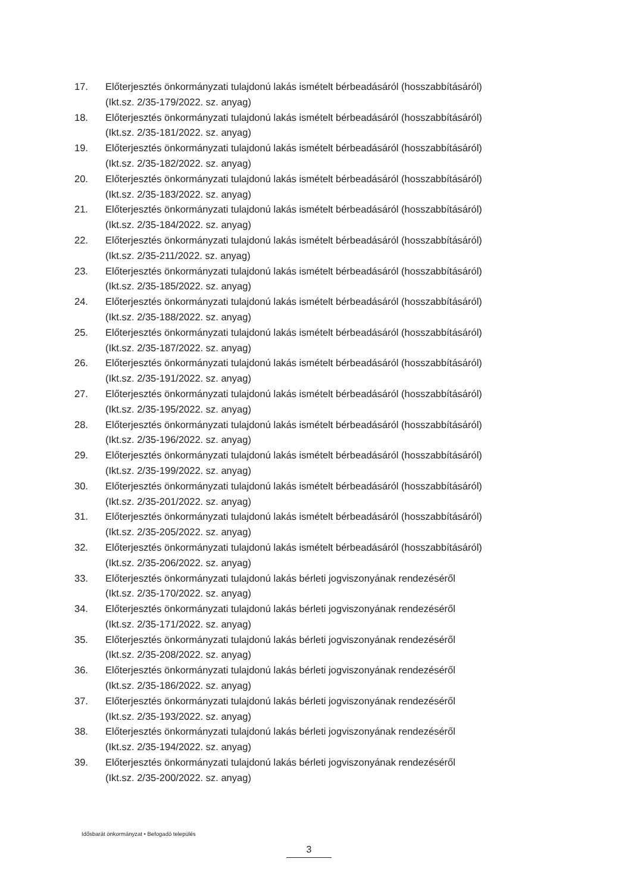17. Előterjesztés önkormányzati tulajdonú lakás ismételt bérbeadásáról (hosszabbításáról)
(Ikt.sz. 2/35-179/2022. sz. anyag)
18. Előterjesztés önkormányzati tulajdonú lakás ismételt bérbeadásáról (hosszabbításáról)
(Ikt.sz. 2/35-181/2022. sz. anyag)
19. Előterjesztés önkormányzati tulajdonú lakás ismételt bérbeadásáról (hosszabbításáról)
(Ikt.sz. 2/35-182/2022. sz. anyag)
20. Előterjesztés önkormányzati tulajdonú lakás ismételt bérbeadásáról (hosszabbításáról)
(Ikt.sz. 2/35-183/2022. sz. anyag)
21. Előterjesztés önkormányzati tulajdonú lakás ismételt bérbeadásáról (hosszabbításáról)
(Ikt.sz. 2/35-184/2022. sz. anyag)
22. Előterjesztés önkormányzati tulajdonú lakás ismételt bérbeadásáról (hosszabbításáról)
(Ikt.sz. 2/35-211/2022. sz. anyag)
23. Előterjesztés önkormányzati tulajdonú lakás ismételt bérbeadásáról (hosszabbításáról)
(Ikt.sz. 2/35-185/2022. sz. anyag)
24. Előterjesztés önkormányzati tulajdonú lakás ismételt bérbeadásáról (hosszabbításáról)
(Ikt.sz. 2/35-188/2022. sz. anyag)
25. Előterjesztés önkormányzati tulajdonú lakás ismételt bérbeadásáról (hosszabbításáról)
(Ikt.sz. 2/35-187/2022. sz. anyag)
26. Előterjesztés önkormányzati tulajdonú lakás ismételt bérbeadásáról (hosszabbításáról)
(Ikt.sz. 2/35-191/2022. sz. anyag)
27. Előterjesztés önkormányzati tulajdonú lakás ismételt bérbeadásáról (hosszabbításáról)
(Ikt.sz. 2/35-195/2022. sz. anyag)
28. Előterjesztés önkormányzati tulajdonú lakás ismételt bérbeadásáról (hosszabbításáról)
(Ikt.sz. 2/35-196/2022. sz. anyag)
29. Előterjesztés önkormányzati tulajdonú lakás ismételt bérbeadásáról (hosszabbításáról)
(Ikt.sz. 2/35-199/2022. sz. anyag)
30. Előterjesztés önkormányzati tulajdonú lakás ismételt bérbeadásáról (hosszabbításáról)
(Ikt.sz. 2/35-201/2022. sz. anyag)
31. Előterjesztés önkormányzati tulajdonú lakás ismételt bérbeadásáról (hosszabbításáról)
(Ikt.sz. 2/35-205/2022. sz. anyag)
32. Előterjesztés önkormányzati tulajdonú lakás ismételt bérbeadásáról (hosszabbításáról)
(Ikt.sz. 2/35-206/2022. sz. anyag)
33. Előterjesztés önkormányzati tulajdonú lakás bérleti jogviszonyának rendezéséről
(Ikt.sz. 2/35-170/2022. sz. anyag)
34. Előterjesztés önkormányzati tulajdonú lakás bérleti jogviszonyának rendezéséről
(Ikt.sz. 2/35-171/2022. sz. anyag)
35. Előterjesztés önkormányzati tulajdonú lakás bérleti jogviszonyának rendezéséről
(Ikt.sz. 2/35-208/2022. sz. anyag)
36. Előterjesztés önkormányzati tulajdonú lakás bérleti jogviszonyának rendezéséről
(Ikt.sz. 2/35-186/2022. sz. anyag)
37. Előterjesztés önkormányzati tulajdonú lakás bérleti jogviszonyának rendezéséről
(Ikt.sz. 2/35-193/2022. sz. anyag)
38. Előterjesztés önkormányzati tulajdonú lakás bérleti jogviszonyának rendezéséről
(Ikt.sz. 2/35-194/2022. sz. anyag)
39. Előterjesztés önkormányzati tulajdonú lakás bérleti jogviszonyának rendezéséről
(Ikt.sz. 2/35-200/2022. sz. anyag)
Idősbarát önkormányzat • Befogadó település
3